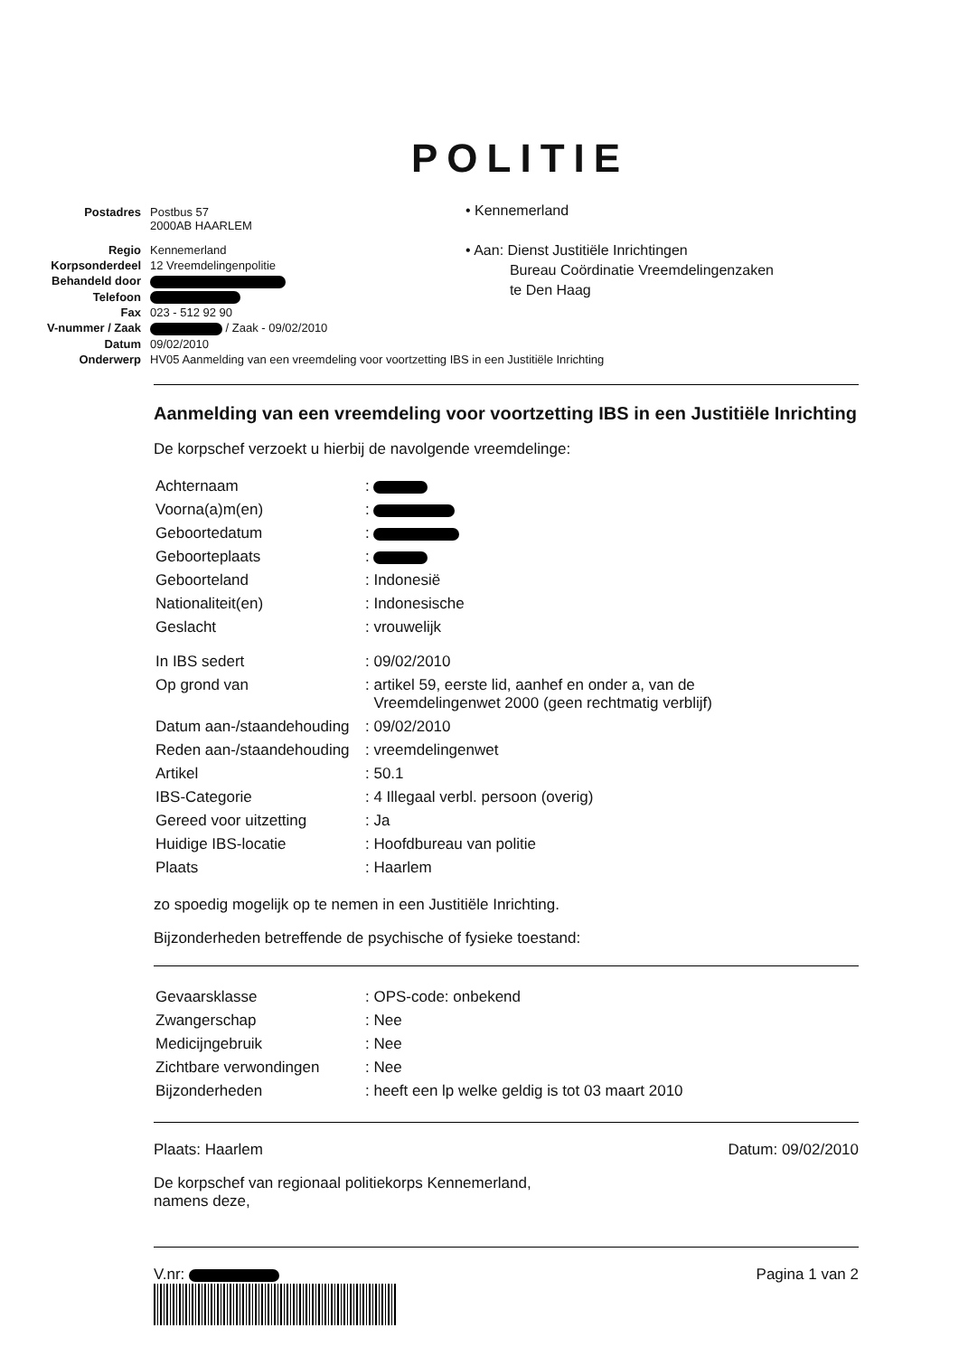POLITIE
| Postadres | Postbus 57 2000AB HAARLEM |
| Regio | Kennemerland |
| Korpsonderdeel | 12 Vreemdelingenpolitie |
| Behandeld door | |
| Telefoon | |
| Fax | 023 - 512 92 90 |
| V-nummer / Zaak | / Zaak - 09/02/2010 |
| Datum | 09/02/2010 |
| Onderwerp | HV05 Aanmelding van een vreemdeling voor voortzetting IBS in een Justitiële Inrichting |
• Kennemerland
• Aan: Dienst Justitiële Inrichtingen
Bureau Coördinatie Vreemdelingenzaken
te Den Haag
Aanmelding van een vreemdeling voor voortzetting IBS in een Justitiële Inrichting
De korpschef verzoekt u hierbij de navolgende vreemdelinge:
| Achternaam | : |
| Voorna(a)m(en) | : |
| Geboortedatum | : |
| Geboorteplaats | : |
| Geboorteland | : Indonesië |
| Nationaliteit(en) | : Indonesische |
| Geslacht | : vrouwelijk |
| In IBS sedert | : 09/02/2010 |
| Op grond van | : artikel 59, eerste lid, aanhef en onder a, van de Vreemdelingenwet 2000 (geen rechtmatig verblijf) |
| Datum aan-/staandehouding | : 09/02/2010 |
| Reden aan-/staandehouding | : vreemdelingenwet |
| Artikel | : 50.1 |
| IBS-Categorie | : 4 Illegaal verbl. persoon (overig) |
| Gereed voor uitzetting | : Ja |
| Huidige IBS-locatie | : Hoofdbureau van politie |
| Plaats | : Haarlem |
zo spoedig mogelijk op te nemen in een Justitiële Inrichting.
Bijzonderheden betreffende de psychische of fysieke toestand:
| Gevaarsklasse | : OPS-code: onbekend |
| Zwangerschap | : Nee |
| Medicijngebruik | : Nee |
| Zichtbare verwondingen | : Nee |
| Bijzonderheden | : heeft een lp welke geldig is tot 03 maart 2010 |
Plaats: Haarlem Datum: 09/02/2010
De korpschef van regionaal politiekorps Kennemerland,
namens deze,
V.nr: Pagina 1 van 2